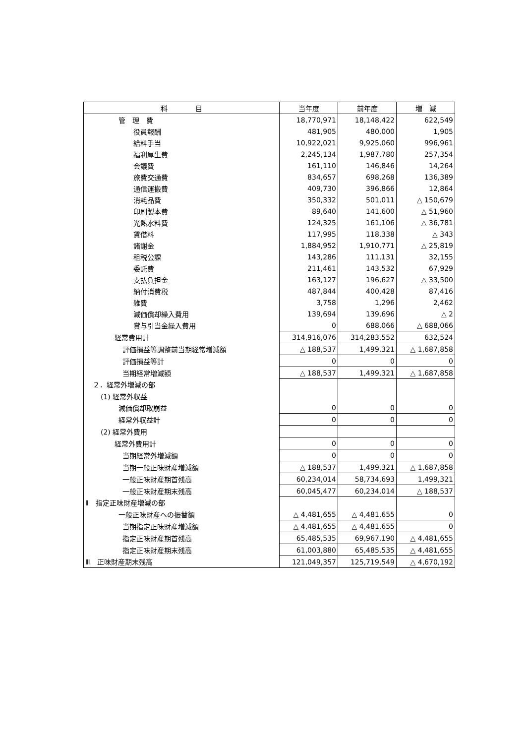| 科 目 | 当年度 | 前年度 | 増 減 |
| --- | --- | --- | --- |
| 管 理 費 | 18,770,971 | 18,148,422 | 622,549 |
| 役員報酬 | 481,905 | 480,000 | 1,905 |
| 給料手当 | 10,922,021 | 9,925,060 | 996,961 |
| 福利厚生費 | 2,245,134 | 1,987,780 | 257,354 |
| 会議費 | 161,110 | 146,846 | 14,264 |
| 旅費交通費 | 834,657 | 698,268 | 136,389 |
| 通信運搬費 | 409,730 | 396,866 | 12,864 |
| 消耗品費 | 350,332 | 501,011 | △ 150,679 |
| 印刷製本費 | 89,640 | 141,600 | △ 51,960 |
| 光熱水料費 | 124,325 | 161,106 | △ 36,781 |
| 賃借料 | 117,995 | 118,338 | △ 343 |
| 諸謝金 | 1,884,952 | 1,910,771 | △ 25,819 |
| 租税公課 | 143,286 | 111,131 | 32,155 |
| 委託費 | 211,461 | 143,532 | 67,929 |
| 支払負担金 | 163,127 | 196,627 | △ 33,500 |
| 納付消費税 | 487,844 | 400,428 | 87,416 |
| 雑費 | 3,758 | 1,296 | 2,462 |
| 減価償却繰入費用 | 139,694 | 139,696 | △ 2 |
| 賞与引当金繰入費用 | 0 | 688,066 | △ 688,066 |
| 経常費用計 | 314,916,076 | 314,283,552 | 632,524 |
| 評価損益等調整前当期経常増減額 | △ 188,537 | 1,499,321 | △ 1,687,858 |
| 評価損益等計 | 0 | 0 | 0 |
| 当期経常増減額 | △ 188,537 | 1,499,321 | △ 1,687,858 |
| ２．経常外増減の部 | | | |
| (1) 経常外収益 | | | |
| 減価償却取崩益 | 0 | 0 | 0 |
| 経常外収益計 | 0 | 0 | 0 |
| (2) 経常外費用 | | | |
| 経常外費用計 | 0 | 0 | 0 |
| 当期経常外増減額 | 0 | 0 | 0 |
| 当期一般正味財産増減額 | △ 188,537 | 1,499,321 | △ 1,687,858 |
| 一般正味財産期首残高 | 60,234,014 | 58,734,693 | 1,499,321 |
| 一般正味財産期末残高 | 60,045,477 | 60,234,014 | △ 188,537 |
| Ⅱ 指定正味財産増減の部 | | | |
| 一般正味財産への振替額 | △ 4,481,655 | △ 4,481,655 | 0 |
| 当期指定正味財産増減額 | △ 4,481,655 | △ 4,481,655 | 0 |
| 指定正味財産期首残高 | 65,485,535 | 69,967,190 | △ 4,481,655 |
| 指定正味財産期末残高 | 61,003,880 | 65,485,535 | △ 4,481,655 |
| Ⅲ 正味財産期末残高 | 121,049,357 | 125,719,549 | △ 4,670,192 |